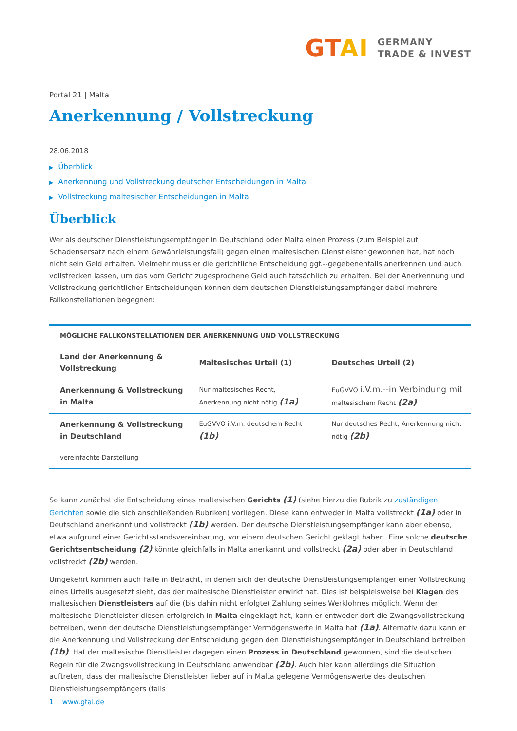GTAI
GERMANY
TRADE & INVEST
Portal 21 | Malta
Anerkennung / Vollstreckung
28.06.2018
▶ Überblick
▶ Anerkennung und Vollstreckung deutscher Entscheidungen in Malta
▶ Vollstreckung maltesischer Entscheidungen in Malta
Überblick
Wer als deutscher Dienstleistungsempfänger in Deutschland oder Malta einen Prozess (zum Beispiel auf Schadensersatz nach einem Gewährleistungsfall) gegen einen maltesischen Dienstleister gewonnen hat, hat noch nicht sein Geld erhalten. Vielmehr muss er die gerichtliche Entscheidung ggf.--gegebenenfalls anerkennen und auch vollstrecken lassen, um das vom Gericht zugesprochene Geld auch tatsächlich zu erhalten. Bei der Anerkennung und Vollstreckung gerichtlicher Entscheidungen können dem deutschen Dienstleistungsempfänger dabei mehrere Fallkonstellationen begegnen:
| MÖGLICHE FALLKONSTELLATIONEN DER ANERKENNUNG UND VOLLSTRECKUNG | | |
| --- | --- | --- |
| Land der Anerkennung & Vollstreckung | Maltesisches Urteil (1) | Deutsches Urteil (2) |
| Anerkennung & Vollstreckung in Malta | Nur maltesisches Recht, Anerkennung nicht nötig (1a) | EuGVVO i.V.m.--in Verbindung mit maltesischem Recht (2a) |
| Anerkennung & Vollstreckung in Deutschland | EuGVVO i.V.m. deutschem Recht (1b) | Nur deutsches Recht; Anerkennung nicht nötig (2b) |
| vereinfachte Darstellung | | |
So kann zunächst die Entscheidung eines maltesischen Gerichts (1) (siehe hierzu die Rubrik zu zuständigen Gerichten sowie die sich anschließenden Rubriken) vorliegen. Diese kann entweder in Malta vollstreckt (1a) oder in Deutschland anerkannt und vollstreckt (1b) werden. Der deutsche Dienstleistungsempfänger kann aber ebenso, etwa aufgrund einer Gerichtsstandsvereinbarung, vor einem deutschen Gericht geklagt haben. Eine solche deutsche Gerichtsentscheidung (2) könnte gleichfalls in Malta anerkannt und vollstreckt (2a) oder aber in Deutschland vollstreckt (2b) werden.
Umgekehrt kommen auch Fälle in Betracht, in denen sich der deutsche Dienstleistungsempfänger einer Vollstreckung eines Urteils ausgesetzt sieht, das der maltesische Dienstleister erwirkt hat. Dies ist beispielsweise bei Klagen des maltesischen Dienstleisters auf die (bis dahin nicht erfolgte) Zahlung seines Werklohnes möglich. Wenn der maltesische Dienstleister diesen erfolgreich in Malta eingeklagt hat, kann er entweder dort die Zwangsvollstreckung betreiben, wenn der deutsche Dienstleistungsempfänger Vermögenswerte in Malta hat (1a). Alternativ dazu kann er die Anerkennung und Vollstreckung der Entscheidung gegen den Dienstleistungsempfänger in Deutschland betreiben (1b). Hat der maltesische Dienstleister dagegen einen Prozess in Deutschland gewonnen, sind die deutschen Regeln für die Zwangsvollstreckung in Deutschland anwendbar (2b). Auch hier kann allerdings die Situation auftreten, dass der maltesische Dienstleister lieber auf in Malta gelegene Vermögenswerte des deutschen Dienstleistungsempfängers (falls
1 www.gtai.de